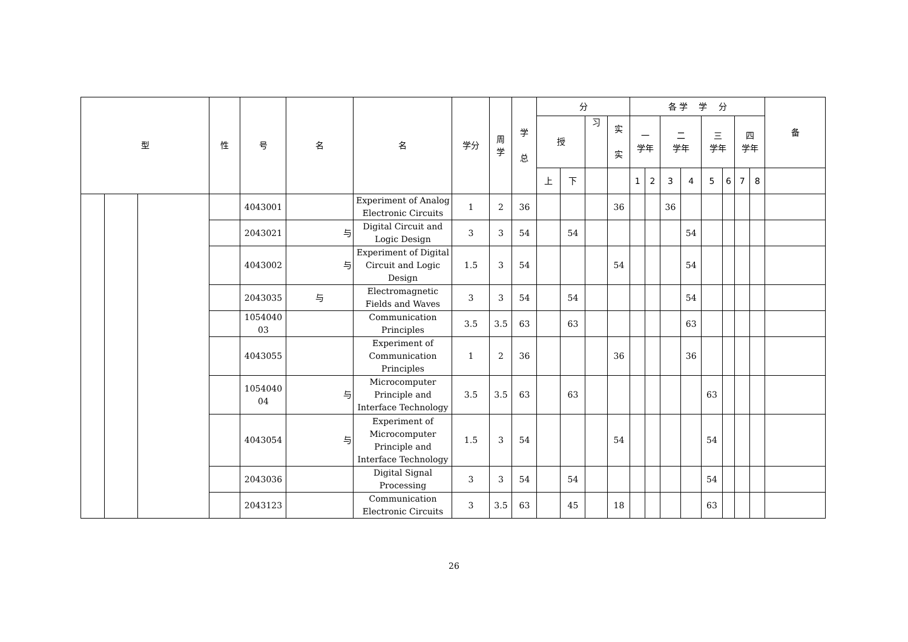| 型 | | | 性 | 号 | 名 | 名 | 学分 | 周 学 | 学 总 | 分 | | | | 各 学 学 分 | | | | | | | | 备 |
| --- | --- | --- | --- | --- | --- | --- | --- | --- | --- | --- | --- | --- | --- | --- | --- | --- | --- | --- | --- | --- | --- | --- |
| | | | | | | | | | | 授 | | 习 | 实 实 | 一 学年 | | 二 学年 | | 三 学年 | | 四 学年 | | |
| | | | | | | | | | | 上 | 下 | | | 1 | 2 | 3 | 4 | 5 | 6 | 7 | 8 | |
| | | | | 4043001 | | Experiment of Analog Electronic Circuits | 1 | 2 | 36 | | | | 36 | | | 36 | | | | | | |
| | | | | 2043021 | 与 | Digital Circuit and Logic Design | 3 | 3 | 54 | | 54 | | | | | | 54 | | | | | |
| | | | | 4043002 | 与 | Experiment of Digital Circuit and Logic Design | 1.5 | 3 | 54 | | | | 54 | | | | 54 | | | | | |
| | | | | 2043035 | 与 | Electromagnetic Fields and Waves | 3 | 3 | 54 | | 54 | | | | | | 54 | | | | | |
| | | | | 1054040 03 | | Communication Principles | 3.5 | 3.5 | 63 | | 63 | | | | | | 63 | | | | | |
| | | | | 4043055 | | Experiment of Communication Principles | 1 | 2 | 36 | | | | 36 | | | | 36 | | | | | |
| | | | | 1054040 04 | 与 | Microcomputer Principle and Interface Technology | 3.5 | 3.5 | 63 | | 63 | | | | | | | 63 | | | | |
| | | | | 4043054 | 与 | Experiment of Microcomputer Principle and Interface Technology | 1.5 | 3 | 54 | | | | 54 | | | | | 54 | | | | |
| | | | | 2043036 | | Digital Signal Processing | 3 | 3 | 54 | | 54 | | | | | | | 54 | | | | |
| | | | | 2043123 | | Communication Electronic Circuits | 3 | 3.5 | 63 | | 45 | | 18 | | | | | 63 | | | | |
26